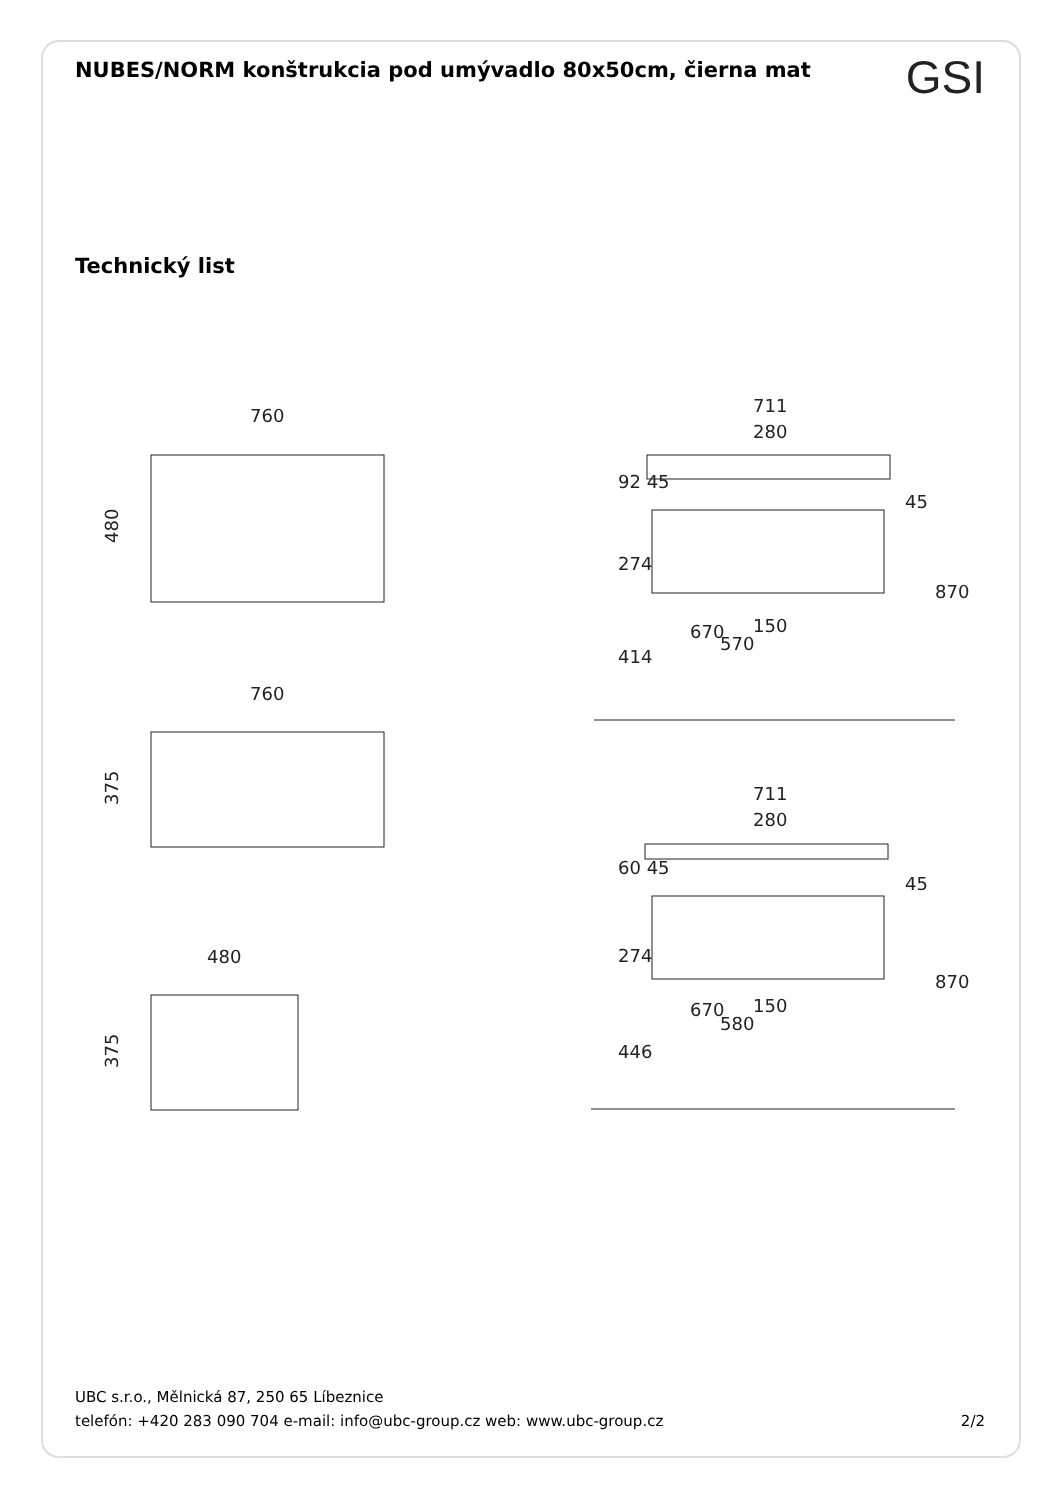NUBES/NORM konštrukcia pod umývadlo 80x50cm, čierna mat
GSI
Technický list
760
480
760
375
480
375
711
280
150
711
280
150
92 45
274
414
670
570
45
870
60 45
274
446
670
580
45
870
UBC s.r.o., Mělnická 87, 250 65 Líbeznice
telefón: +420 283 090 704 e-mail: info@ubc-group.cz web: www.ubc-group.cz 2/2